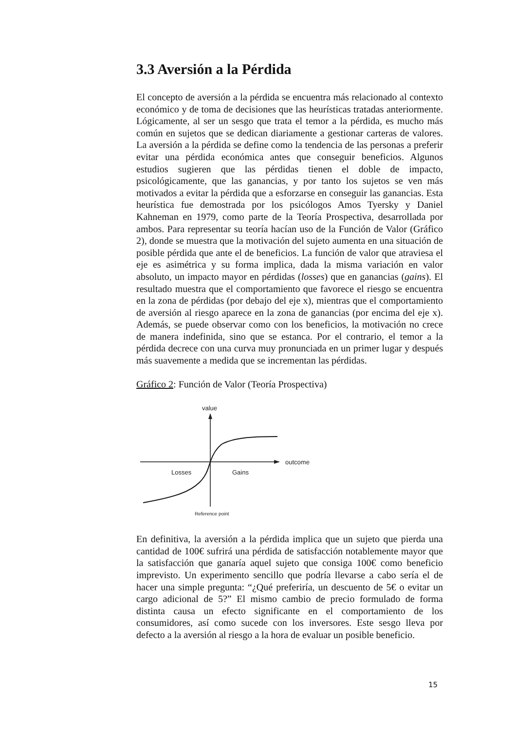3.3 Aversión a la Pérdida
El concepto de aversión a la pérdida se encuentra más relacionado al contexto económico y de toma de decisiones que las heurísticas tratadas anteriormente. Lógicamente, al ser un sesgo que trata el temor a la pérdida, es mucho más común en sujetos que se dedican diariamente a gestionar carteras de valores. La aversión a la pérdida se define como la tendencia de las personas a preferir evitar una pérdida económica antes que conseguir beneficios. Algunos estudios sugieren que las pérdidas tienen el doble de impacto, psicológicamente, que las ganancias, y por tanto los sujetos se ven más motivados a evitar la pérdida que a esforzarse en conseguir las ganancias. Esta heurística fue demostrada por los psicólogos Amos Tyersky y Daniel Kahneman en 1979, como parte de la Teoría Prospectiva, desarrollada por ambos. Para representar su teoría hacían uso de la Función de Valor (Gráfico 2), donde se muestra que la motivación del sujeto aumenta en una situación de posible pérdida que ante el de beneficios. La función de valor que atraviesa el eje es asimétrica y su forma implica, dada la misma variación en valor absoluto, un impacto mayor en pérdidas (losses) que en ganancias (gains). El resultado muestra que el comportamiento que favorece el riesgo se encuentra en la zona de pérdidas (por debajo del eje x), mientras que el comportamiento de aversión al riesgo aparece en la zona de ganancias (por encima del eje x). Además, se puede observar como con los beneficios, la motivación no crece de manera indefinida, sino que se estanca. Por el contrario, el temor a la pérdida decrece con una curva muy pronunciada en un primer lugar y después más suavemente a medida que se incrementan las pérdidas.
Gráfico 2: Función de Valor (Teoría Prospectiva)
value
outcome
Losses
Gains
Reference point
En definitiva, la aversión a la pérdida implica que un sujeto que pierda una cantidad de 100€ sufrirá una pérdida de satisfacción notablemente mayor que la satisfacción que ganaría aquel sujeto que consiga 100€ como beneficio imprevisto. Un experimento sencillo que podría llevarse a cabo sería el de hacer una simple pregunta: “¿Qué preferiría, un descuento de 5€ o evitar un cargo adicional de 5?” El mismo cambio de precio formulado de forma distinta causa un efecto significante en el comportamiento de los consumidores, así como sucede con los inversores. Este sesgo lleva por defecto a la aversión al riesgo a la hora de evaluar un posible beneficio.
15